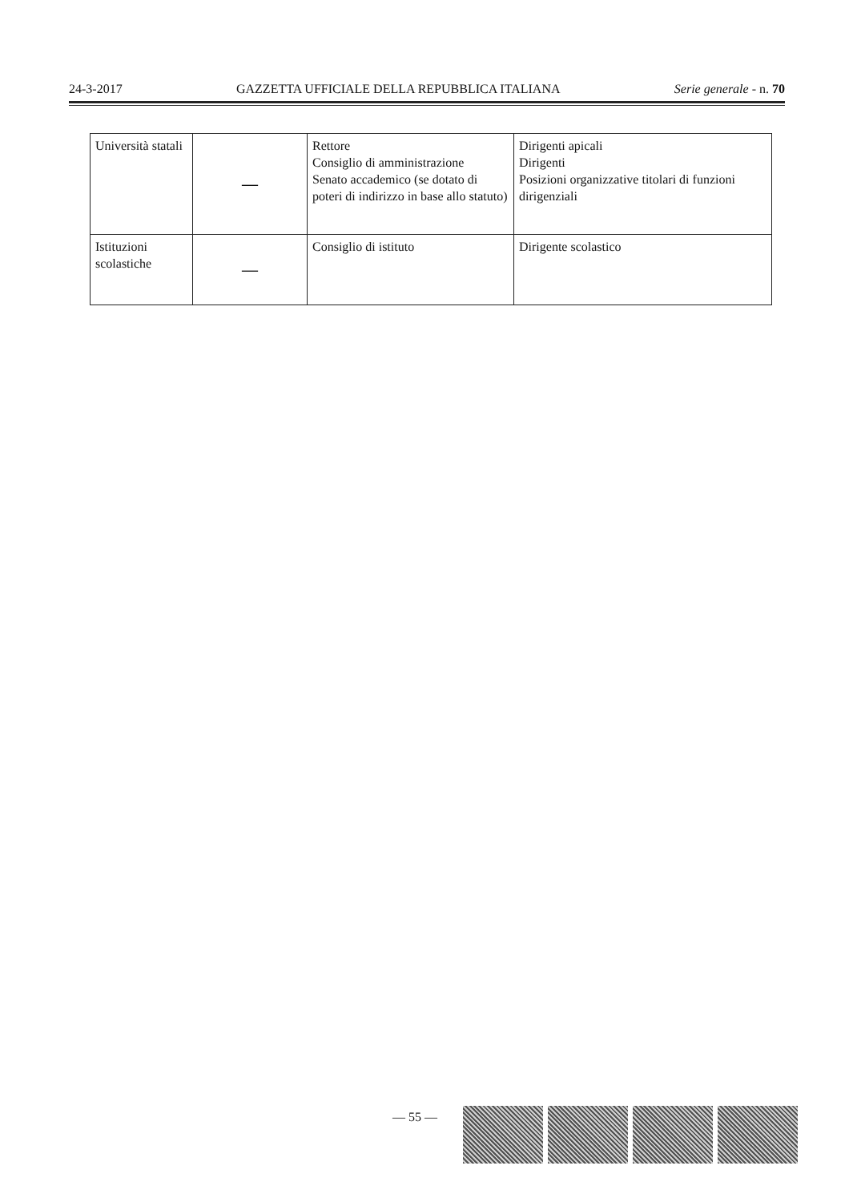24-3-2017 GAZZETTA UFFICIALE DELLA REPUBBLICA ITALIANA Serie generale - n. 70
| Università statali | — | Rettore Consiglio di amministrazione Senato accademico (se dotato di poteri di indirizzo in base allo statuto) | Dirigenti apicali Dirigenti Posizioni organizzative titolari di funzioni dirigenziali |
| Istituzioni scolastiche | — | Consiglio di istituto | Dirigente scolastico |
— 55 —